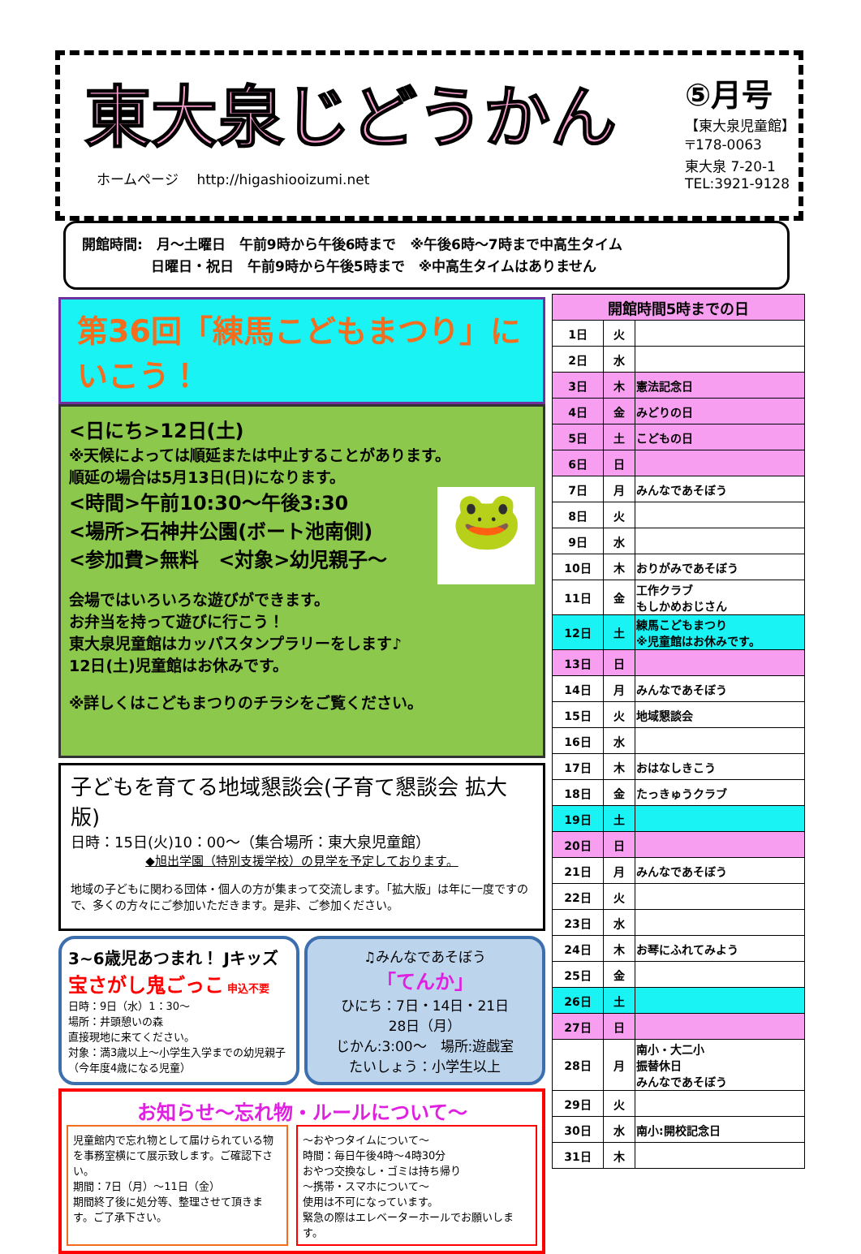東大泉じどうかん
ホームページ　 http://higashiooizumi.net
⑤月号
【東大泉児童館】
〒178-0063
東大泉 7-20-1
TEL:3921-9128
開館時間:　月～土曜日　午前9時から午後6時まで　※午後6時～7時まで中高生タイム
　　　　　日曜日・祝日　午前9時から午後5時まで　※中高生タイムはありません
第36回「練馬こどもまつり」にいこう！
<日にち>12日(土)
※天候によっては順延または中止することがあります。
順延の場合は5月13日(日)になります。
🐸
<時間>午前10:30～午後3:30
<場所>石神井公園(ボート池南側)
<参加費>無料　<対象>幼児親子～
会場ではいろいろな遊びができます。
お弁当を持って遊びに行こう！
東大泉児童館はカッパスタンプラリーをします♪
12日(土)児童館はお休みです。
※詳しくはこどもまつりのチラシをご覧ください。
子どもを育てる地域懇談会(子育て懇談会 拡大版)
日時：15日(火)10：00～（集合場所：東大泉児童館）
◆旭出学園（特別支援学校）の見学を予定しております。
地域の子どもに関わる団体・個人の方が集まって交流します。「拡大版」は年に一度ですので、多くの方々にご参加いただきます。是非、ご参加ください。
3~6歳児あつまれ！ Jキッズ
宝さがし鬼ごっこ 申込不要
日時：9日（水）1：30～
場所：井頭憩いの森
直接現地に来てください。
対象：満3歳以上～小学生入学までの幼児親子（今年度4歳になる児童）
♫みんなであそぼう
「てんか」
ひにち：7日・14日・21日
28日（月）
じかん:3:00～　場所:遊戯室
たいしょう：小学生以上
お知らせ～忘れ物・ルールについて～
児童館内で忘れ物として届けられている物を事務室横にて展示致します。ご確認下さい。
期間：7日（月）～11日（金）
期間終了後に処分等、整理させて頂きます。ご了承下さい。
～おやつタイムについて～
時間：毎日午後4時～4時30分
おやつ交換なし・ゴミは持ち帰り
～携帯・スマホについて～
使用は不可になっています。
緊急の際はエレベーターホールでお願いします。
| 開館時間5時までの日 | | |
| --- | --- | --- |
| 1日 | 火 | |
| 2日 | 水 | |
| 3日 | 木 | 憲法記念日 |
| 4日 | 金 | みどりの日 |
| 5日 | 土 | こどもの日 |
| 6日 | 日 | |
| 7日 | 月 | みんなであそぼう |
| 8日 | 火 | |
| 9日 | 水 | |
| 10日 | 木 | おりがみであそぼう |
| 11日 | 金 | 工作クラブ もしかめおじさん |
| 12日 | 土 | 練馬こどもまつり ※児童館はお休みです。 |
| 13日 | 日 | |
| 14日 | 月 | みんなであそぼう |
| 15日 | 火 | 地域懇談会 |
| 16日 | 水 | |
| 17日 | 木 | おはなしきこう |
| 18日 | 金 | たっきゅうクラブ |
| 19日 | 土 | |
| 20日 | 日 | |
| 21日 | 月 | みんなであそぼう |
| 22日 | 火 | |
| 23日 | 水 | |
| 24日 | 木 | お琴にふれてみよう |
| 25日 | 金 | |
| 26日 | 土 | |
| 27日 | 日 | |
| 28日 | 月 | 南小・大二小 振替休日 みんなであそぼう |
| 29日 | 火 | |
| 30日 | 水 | 南小:開校記念日 |
| 31日 | 木 | |